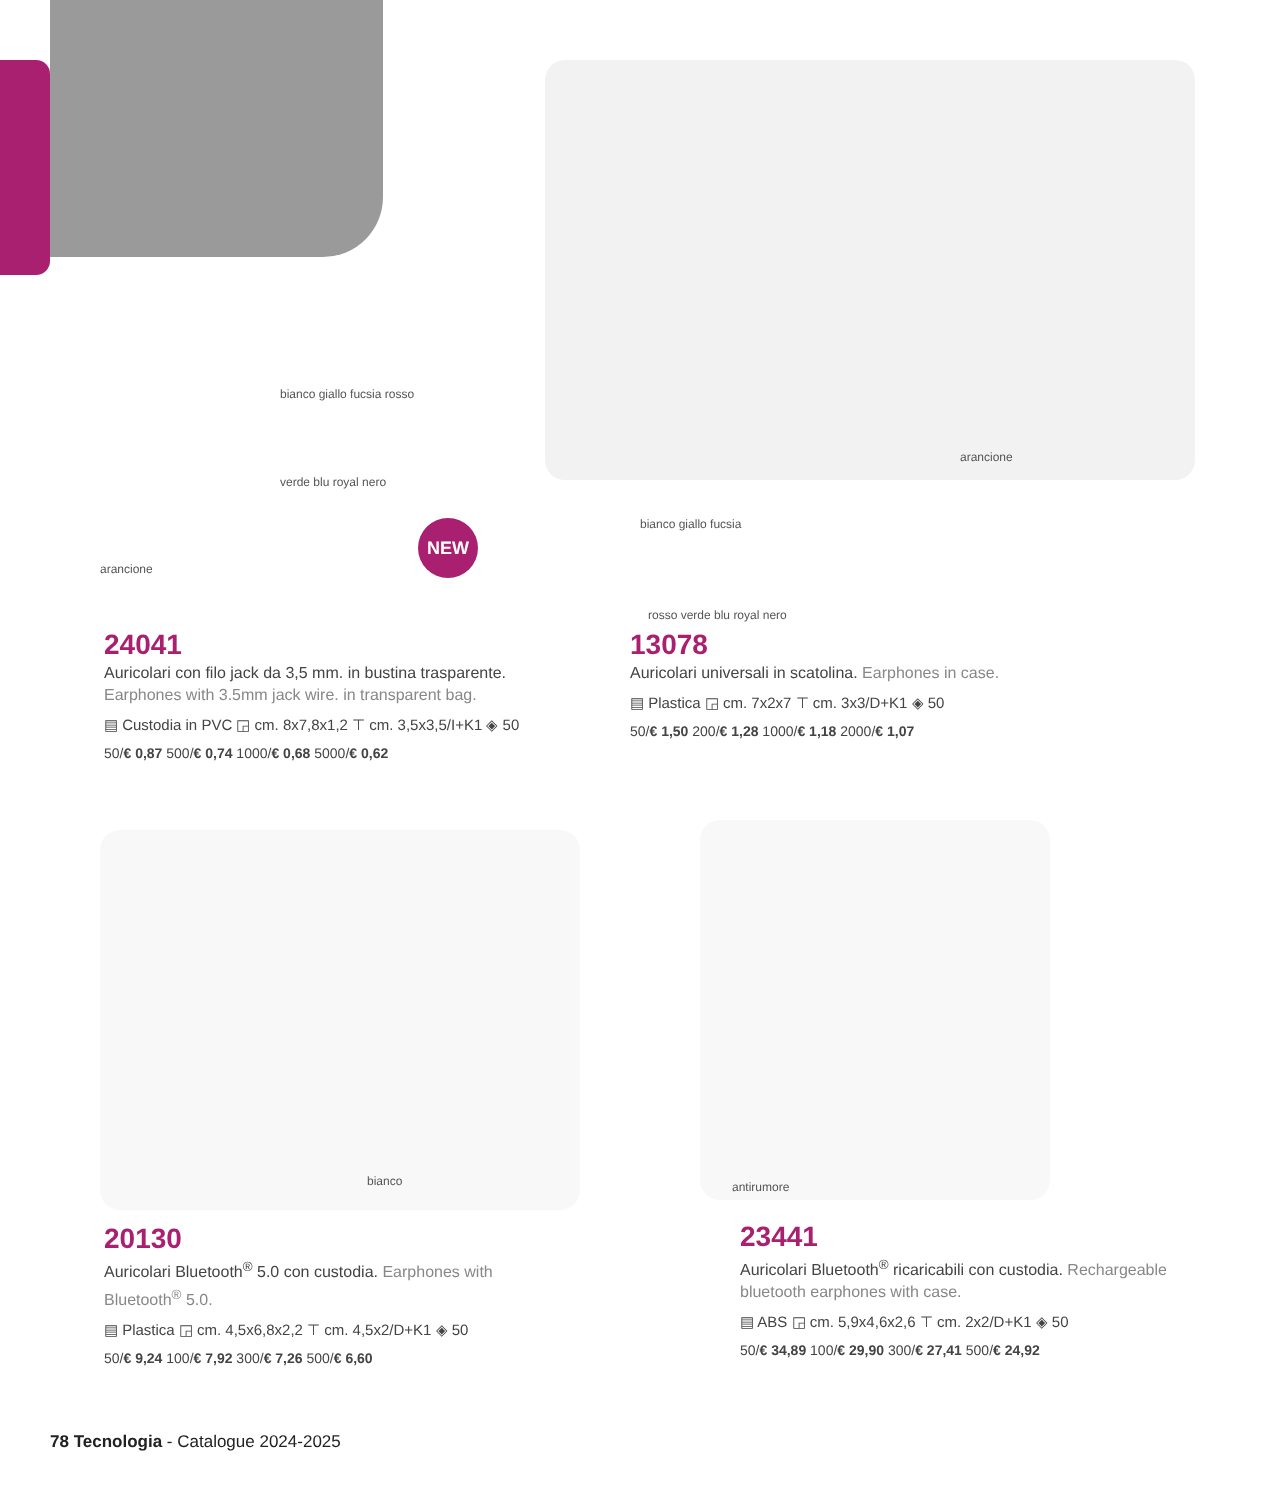NEW
bianco giallo fucsia rosso
verde blu royal nero
arancione
arancione
bianco giallo fucsia
rosso verde blu royal nero
bianco antirumore
24041
Auricolari con filo jack da 3,5 mm. in bustina trasparente. Earphones with 3.5mm jack wire. in transparent bag.
▤ Custodia in PVC ◲ cm. 8x7,8x1,2 ⊤ cm. 3,5x3,5/I+K1 ◈ 50
50/€ 0,87 500/€ 0,74 1000/€ 0,68 5000/€ 0,62
13078
Auricolari universali in scatolina. Earphones in case.
▤ Plastica ◲ cm. 7x2x7 ⊤ cm. 3x3/D+K1 ◈ 50
50/€ 1,50 200/€ 1,28 1000/€ 1,18 2000/€ 1,07
20130
Auricolari Bluetooth<sup>®</sup> 5.0 con custodia. Earphones with Bluetooth<sup>®</sup> 5.0.
▤ Plastica ◲ cm. 4,5x6,8x2,2 ⊤ cm. 4,5x2/D+K1 ◈ 50
50/€ 9,24 100/€ 7,92 300/€ 7,26 500/€ 6,60
23441
Auricolari Bluetooth<sup>®</sup> ricaricabili con custodia. Rechargeable bluetooth earphones with case.
▤ ABS ◲ cm. 5,9x4,6x2,6 ⊤ cm. 2x2/D+K1 ◈ 50
50/€ 34,89 100/€ 29,90 300/€ 27,41 500/€ 24,92
78 Tecnologia - Catalogue 2024-2025